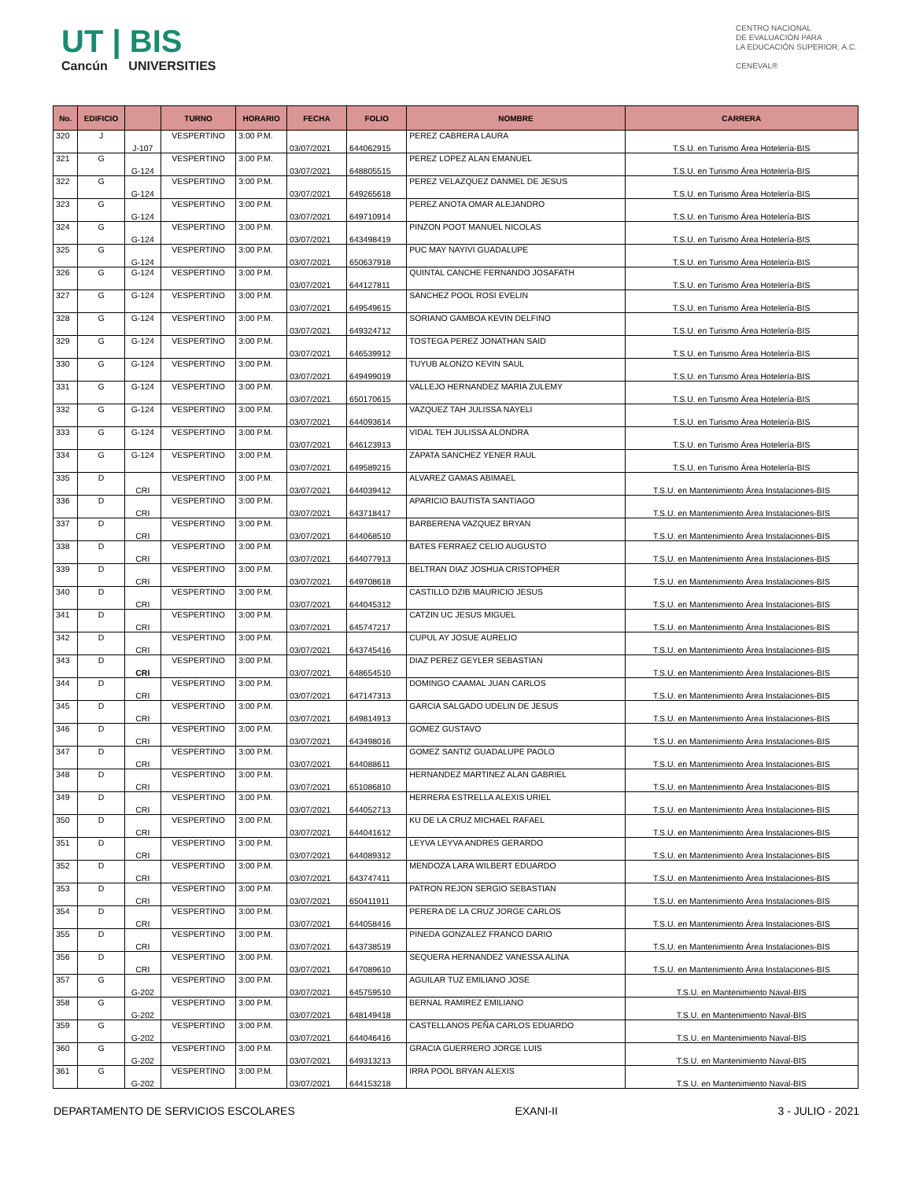UT | BIS
Cancún UNIVERSITIES
CENTRO NACIONAL
DE EVALUACIÓN PARA
LA EDUCACIÓN SUPERIOR, A.C.
CENEVAL®
| No. | EDIFICIO | | TURNO | HORARIO | FECHA | FOLIO | NOMBRE | CARRERA |
| --- | --- | --- | --- | --- | --- | --- | --- | --- |
| 320 | J | J-107 | VESPERTINO | 3:00 P.M. | 03/07/2021 | 644062915 | PEREZ CABRERA LAURA | T.S.U. en Turismo Área Hotelería-BIS |
| 321 | G | G-124 | VESPERTINO | 3:00 P.M. | 03/07/2021 | 648805515 | PEREZ LOPEZ ALAN EMANUEL | T.S.U. en Turismo Área Hotelería-BIS |
| 322 | G | G-124 | VESPERTINO | 3:00 P.M. | 03/07/2021 | 649265618 | PEREZ VELAZQUEZ DANMEL DE JESUS | T.S.U. en Turismo Área Hotelería-BIS |
| 323 | G | G-124 | VESPERTINO | 3:00 P.M. | 03/07/2021 | 649710914 | PEREZ ANOTA OMAR ALEJANDRO | T.S.U. en Turismo Área Hotelería-BIS |
| 324 | G | G-124 | VESPERTINO | 3:00 P.M. | 03/07/2021 | 643498419 | PINZON POOT MANUEL NICOLAS | T.S.U. en Turismo Área Hotelería-BIS |
| 325 | G | G-124 | VESPERTINO | 3:00 P.M. | 03/07/2021 | 650637918 | PUC MAY NAYIVI GUADALUPE | T.S.U. en Turismo Área Hotelería-BIS |
| 326 | G | G-124 | VESPERTINO | 3:00 P.M. | 03/07/2021 | 644127811 | QUINTAL CANCHE FERNANDO JOSAFATH | T.S.U. en Turismo Área Hotelería-BIS |
| 327 | G | G-124 | VESPERTINO | 3:00 P.M. | 03/07/2021 | 649549615 | SANCHEZ POOL ROSI EVELIN | T.S.U. en Turismo Área Hotelería-BIS |
| 328 | G | G-124 | VESPERTINO | 3:00 P.M. | 03/07/2021 | 649324712 | SORIANO GAMBOA KEVIN DELFINO | T.S.U. en Turismo Área Hotelería-BIS |
| 329 | G | G-124 | VESPERTINO | 3:00 P.M. | 03/07/2021 | 646539912 | TOSTEGA PEREZ JONATHAN SAID | T.S.U. en Turismo Área Hotelería-BIS |
| 330 | G | G-124 | VESPERTINO | 3:00 P.M. | 03/07/2021 | 649499019 | TUYUB ALONZO KEVIN SAUL | T.S.U. en Turismo Área Hotelería-BIS |
| 331 | G | G-124 | VESPERTINO | 3:00 P.M. | 03/07/2021 | 650170615 | VALLEJO HERNANDEZ MARIA ZULEMY | T.S.U. en Turismo Área Hotelería-BIS |
| 332 | G | G-124 | VESPERTINO | 3:00 P.M. | 03/07/2021 | 644093614 | VAZQUEZ TAH JULISSA NAYELI | T.S.U. en Turismo Área Hotelería-BIS |
| 333 | G | G-124 | VESPERTINO | 3:00 P.M. | 03/07/2021 | 646123913 | VIDAL TEH JULISSA ALONDRA | T.S.U. en Turismo Área Hotelería-BIS |
| 334 | G | G-124 | VESPERTINO | 3:00 P.M. | 03/07/2021 | 649589215 | ZAPATA SANCHEZ YENER RAUL | T.S.U. en Turismo Área Hotelería-BIS |
| 335 | D | CRI | VESPERTINO | 3:00 P.M. | 03/07/2021 | 644039412 | ALVAREZ GAMAS ABIMAEL | T.S.U. en Mantenimiento Área Instalaciones-BIS |
| 336 | D | CRI | VESPERTINO | 3:00 P.M. | 03/07/2021 | 643718417 | APARICIO BAUTISTA SANTIAGO | T.S.U. en Mantenimiento Área Instalaciones-BIS |
| 337 | D | CRI | VESPERTINO | 3:00 P.M. | 03/07/2021 | 644068510 | BARBERENA VAZQUEZ BRYAN | T.S.U. en Mantenimiento Área Instalaciones-BIS |
| 338 | D | CRI | VESPERTINO | 3:00 P.M. | 03/07/2021 | 644077913 | BATES FERRAEZ CELIO AUGUSTO | T.S.U. en Mantenimiento Área Instalaciones-BIS |
| 339 | D | CRI | VESPERTINO | 3:00 P.M. | 03/07/2021 | 649708618 | BELTRAN DIAZ JOSHUA CRISTOPHER | T.S.U. en Mantenimiento Área Instalaciones-BIS |
| 340 | D | CRI | VESPERTINO | 3:00 P.M. | 03/07/2021 | 644045312 | CASTILLO DZIB MAURICIO JESUS | T.S.U. en Mantenimiento Área Instalaciones-BIS |
| 341 | D | CRI | VESPERTINO | 3:00 P.M. | 03/07/2021 | 645747217 | CATZIN UC JESUS MIGUEL | T.S.U. en Mantenimiento Área Instalaciones-BIS |
| 342 | D | CRI | VESPERTINO | 3:00 P.M. | 03/07/2021 | 643745416 | CUPUL AY JOSUE AURELIO | T.S.U. en Mantenimiento Área Instalaciones-BIS |
| 343 | D | CRI | VESPERTINO | 3:00 P.M. | 03/07/2021 | 648654510 | DIAZ PEREZ GEYLER SEBASTIAN | T.S.U. en Mantenimiento Área Instalaciones-BIS |
| 344 | D | CRI | VESPERTINO | 3:00 P.M. | 03/07/2021 | 647147313 | DOMINGO CAAMAL JUAN CARLOS | T.S.U. en Mantenimiento Área Instalaciones-BIS |
| 345 | D | CRI | VESPERTINO | 3:00 P.M. | 03/07/2021 | 649814913 | GARCIA SALGADO UDELIN DE JESUS | T.S.U. en Mantenimiento Área Instalaciones-BIS |
| 346 | D | CRI | VESPERTINO | 3:00 P.M. | 03/07/2021 | 643498016 | GOMEZ GUSTAVO | T.S.U. en Mantenimiento Área Instalaciones-BIS |
| 347 | D | CRI | VESPERTINO | 3:00 P.M. | 03/07/2021 | 644088611 | GOMEZ SANTIZ GUADALUPE PAOLO | T.S.U. en Mantenimiento Área Instalaciones-BIS |
| 348 | D | CRI | VESPERTINO | 3:00 P.M. | 03/07/2021 | 651086810 | HERNANDEZ MARTINEZ ALAN GABRIEL | T.S.U. en Mantenimiento Área Instalaciones-BIS |
| 349 | D | CRI | VESPERTINO | 3:00 P.M. | 03/07/2021 | 644052713 | HERRERA ESTRELLA ALEXIS URIEL | T.S.U. en Mantenimiento Área Instalaciones-BIS |
| 350 | D | CRI | VESPERTINO | 3:00 P.M. | 03/07/2021 | 644041612 | KU DE LA CRUZ MICHAEL RAFAEL | T.S.U. en Mantenimiento Área Instalaciones-BIS |
| 351 | D | CRI | VESPERTINO | 3:00 P.M. | 03/07/2021 | 644089312 | LEYVA LEYVA ANDRES GERARDO | T.S.U. en Mantenimiento Área Instalaciones-BIS |
| 352 | D | CRI | VESPERTINO | 3:00 P.M. | 03/07/2021 | 643747411 | MENDOZA LARA WILBERT EDUARDO | T.S.U. en Mantenimiento Área Instalaciones-BIS |
| 353 | D | CRI | VESPERTINO | 3:00 P.M. | 03/07/2021 | 650411911 | PATRON REJON SERGIO SEBASTIAN | T.S.U. en Mantenimiento Área Instalaciones-BIS |
| 354 | D | CRI | VESPERTINO | 3:00 P.M. | 03/07/2021 | 644058416 | PERERA DE LA CRUZ JORGE CARLOS | T.S.U. en Mantenimiento Área Instalaciones-BIS |
| 355 | D | CRI | VESPERTINO | 3:00 P.M. | 03/07/2021 | 643738519 | PINEDA GONZALEZ FRANCO DARIO | T.S.U. en Mantenimiento Área Instalaciones-BIS |
| 356 | D | CRI | VESPERTINO | 3:00 P.M. | 03/07/2021 | 647089610 | SEQUERA HERNANDEZ VANESSA ALINA | T.S.U. en Mantenimiento Área Instalaciones-BIS |
| 357 | G | G-202 | VESPERTINO | 3:00 P.M. | 03/07/2021 | 645759510 | AGUILAR TUZ EMILIANO JOSE | T.S.U. en Mantenimiento Naval-BIS |
| 358 | G | G-202 | VESPERTINO | 3:00 P.M. | 03/07/2021 | 648149418 | BERNAL RAMIREZ EMILIANO | T.S.U. en Mantenimiento Naval-BIS |
| 359 | G | G-202 | VESPERTINO | 3:00 P.M. | 03/07/2021 | 644046416 | CASTELLANOS PEÑA CARLOS EDUARDO | T.S.U. en Mantenimiento Naval-BIS |
| 360 | G | G-202 | VESPERTINO | 3:00 P.M. | 03/07/2021 | 649313213 | GRACIA GUERRERO JORGE LUIS | T.S.U. en Mantenimiento Naval-BIS |
| 361 | G | G-202 | VESPERTINO | 3:00 P.M. | 03/07/2021 | 644153218 | IRRA POOL BRYAN ALEXIS | T.S.U. en Mantenimiento Naval-BIS |
DEPARTAMENTO DE SERVICIOS ESCOLARES EXANI-II 3 - JULIO - 2021